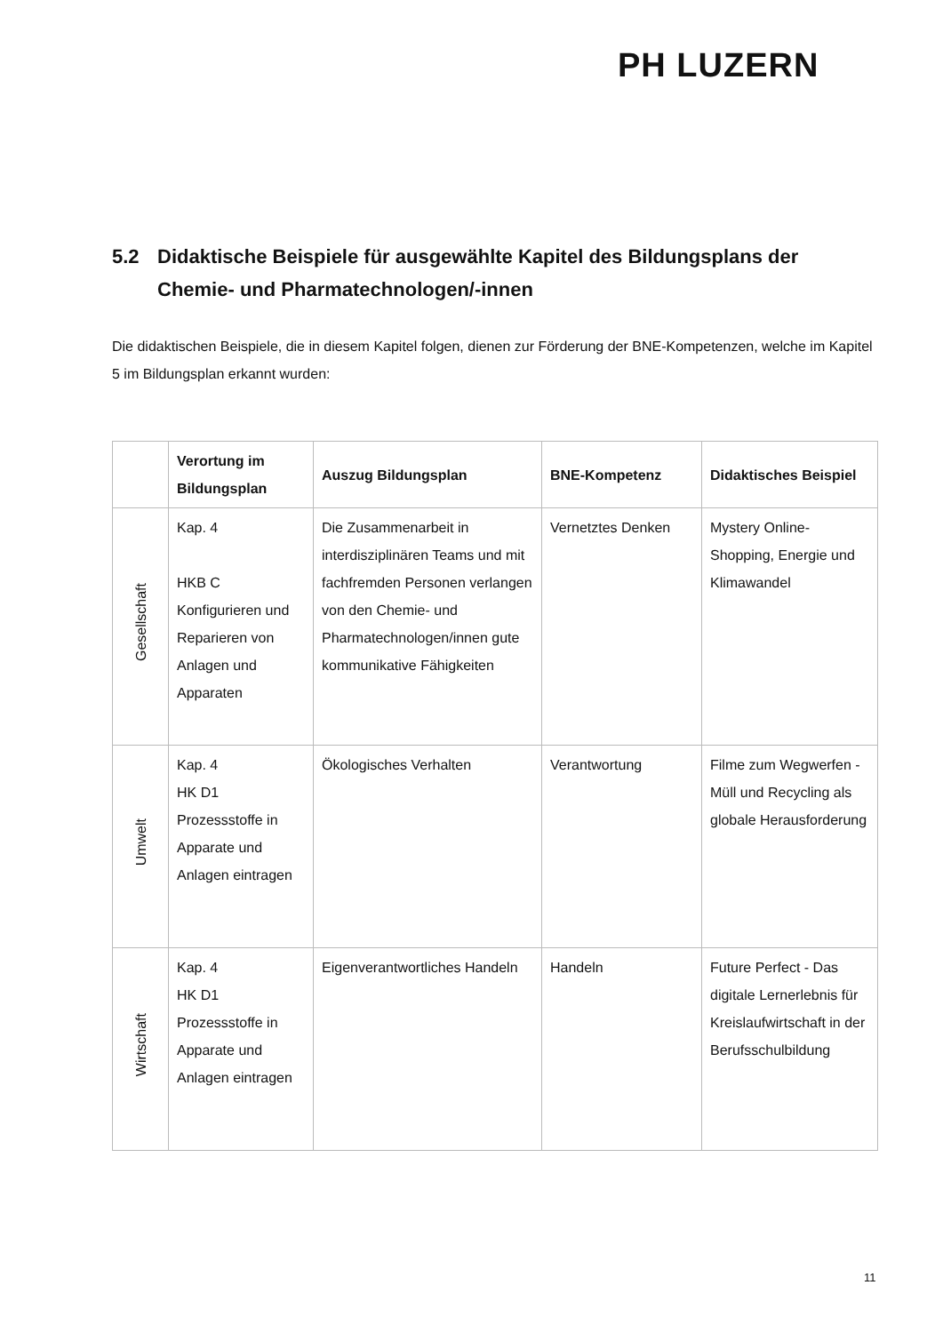PH LUZERN
5.2 Didaktische Beispiele für ausgewählte Kapitel des Bildungsplans der Chemie- und Pharmatechnologen/-innen
Die didaktischen Beispiele, die in diesem Kapitel folgen, dienen zur Förderung der BNE-Kompetenzen, welche im Kapitel 5 im Bildungsplan erkannt wurden:
| | Verortung im Bildungsplan | Auszug Bildungsplan | BNE-Kompetenz | Didaktisches Beispiel |
| --- | --- | --- | --- | --- |
| Gesellschaft | Kap. 4 HKB C Konfigurieren und Reparieren von Anlagen und Apparaten | Die Zusammenarbeit in interdisziplinären Teams und mit fachfremden Personen verlangen von den Chemie- und Pharmatechnologen/innen gute kommunikative Fähigkeiten | Vernetztes Denken | Mystery Online-Shopping, Energie und Klimawandel |
| Umwelt | Kap. 4 HK D1 Prozessstoffe in Apparate und Anlagen eintragen | Ökologisches Verhalten | Verantwortung | Filme zum Wegwerfen -Müll und Recycling als globale Herausforderung |
| Wirtschaft | Kap. 4 HK D1 Prozessstoffe in Apparate und Anlagen eintragen | Eigenverantwortliches Handeln | Handeln | Future Perfect - Das digitale Lernerlebnis für Kreislaufwirtschaft in der Berufsschulbildung |
11